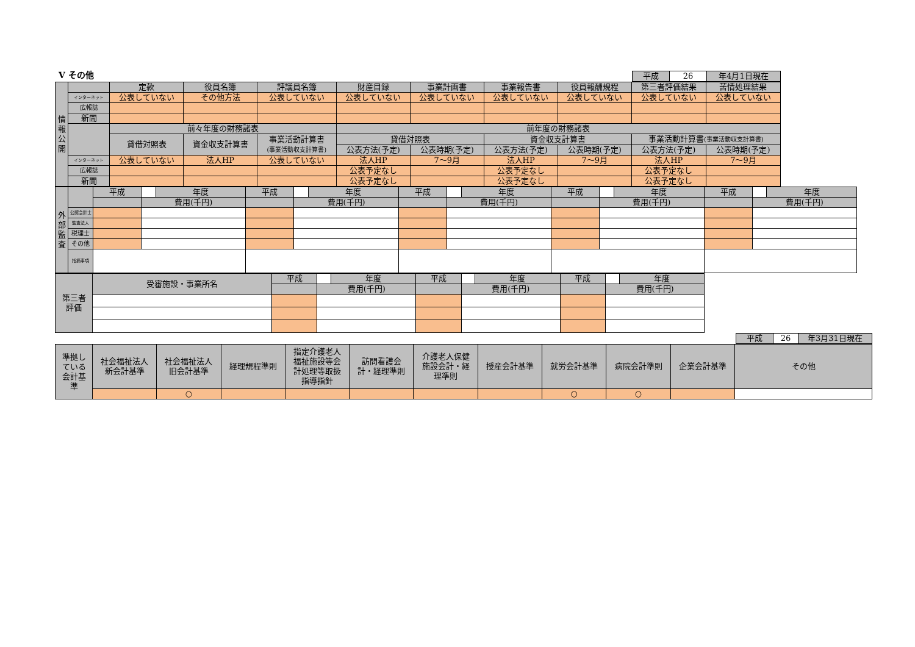Ⅴ その他
| 平成 | 26 | 年4月1日現在 |
| 情 報 公 開 | | 定款 | 役員名簿 | 評議員名簿 | 財産目録 | 事業計画書 | 事業報告書 | 役員報酬規程 | 第三者評価結果 | 苦情処理結果 |
| | インターネット | 公表していない | その他方法 | 公表していない | 公表していない | 公表していない | 公表していない | 公表していない | 公表していない | 公表していない |
| | 広報誌 | | | | | | | | | |
| | 新聞 | | | | | | | | | |
| | | 前々年度の財務諸表 | | | 前年度の財務諸表 | | | | | |
| | | 貸借対照表 | 資金収支計算書 | 事業活動計算書 (事業活動収支計算書) | 貸借対照表 | | 資金収支計算書 | | 事業活動計算書 (事業活動収支計算書) | |
| | | | | | 公表方法(予定) | 公表時期(予定) | 公表方法(予定) | 公表時期(予定) | 公表方法(予定) | 公表時期(予定) |
| | インターネット | 公表していない | 法人HP | 公表していない | 法人HP | 7～9月 | 法人HP | 7～9月 | 法人HP | 7～9月 |
| | 広報誌 | | | | 公表予定なし | | 公表予定なし | | 公表予定なし | |
| | 新聞 | | | | 公表予定なし | | 公表予定なし | | 公表予定なし | |
| 外 部 監 査 | | 平成 | | 年度 | 平成 | | 年度 | 平成 | | 年度 | 平成 | | 年度 | 平成 | | 年度 |
| | | | 費用(千円) | | | 費用(千円) | | | 費用(千円) | | | 費用(千円) | | | 費用(千円) | |
| | 公認会計士 | | | | | | | | | | | | | | | |
| | 監査法人 | | | | | | | | | | | | | | | |
| | 税理士 | | | | | | | | | | | | | | | |
| | その他 | | | | | | | | | | | | | | | |
| | 指摘事項 | | | | | | | | | | | | | | | |
| 第三者 評価 | 受審施設・事業所名 | 平成 | | 年度 | 平成 | | 年度 | 平成 | | 年度 |
| | | | 費用(千円) | | | 費用(千円) | | | 費用(千円) | |
| 平成 | 26 | 年3月31日現在 |
| 準拠し ている 会計基 準 | 社会福祉法人 新会計基準 | 社会福祉法人 旧会計基準 | 経理規程準則 | 指定介護老人 福祉施設等会 計処理等取扱 指導指針 | 訪問看護会 計・経理準則 | 介護老人保健 施設会計・経 理準則 | 授産会計基準 | 就労会計基準 | 病院会計準則 | 企業会計基準 | その他 |
| | | ○ | | | | | | ○ | ○ | | |